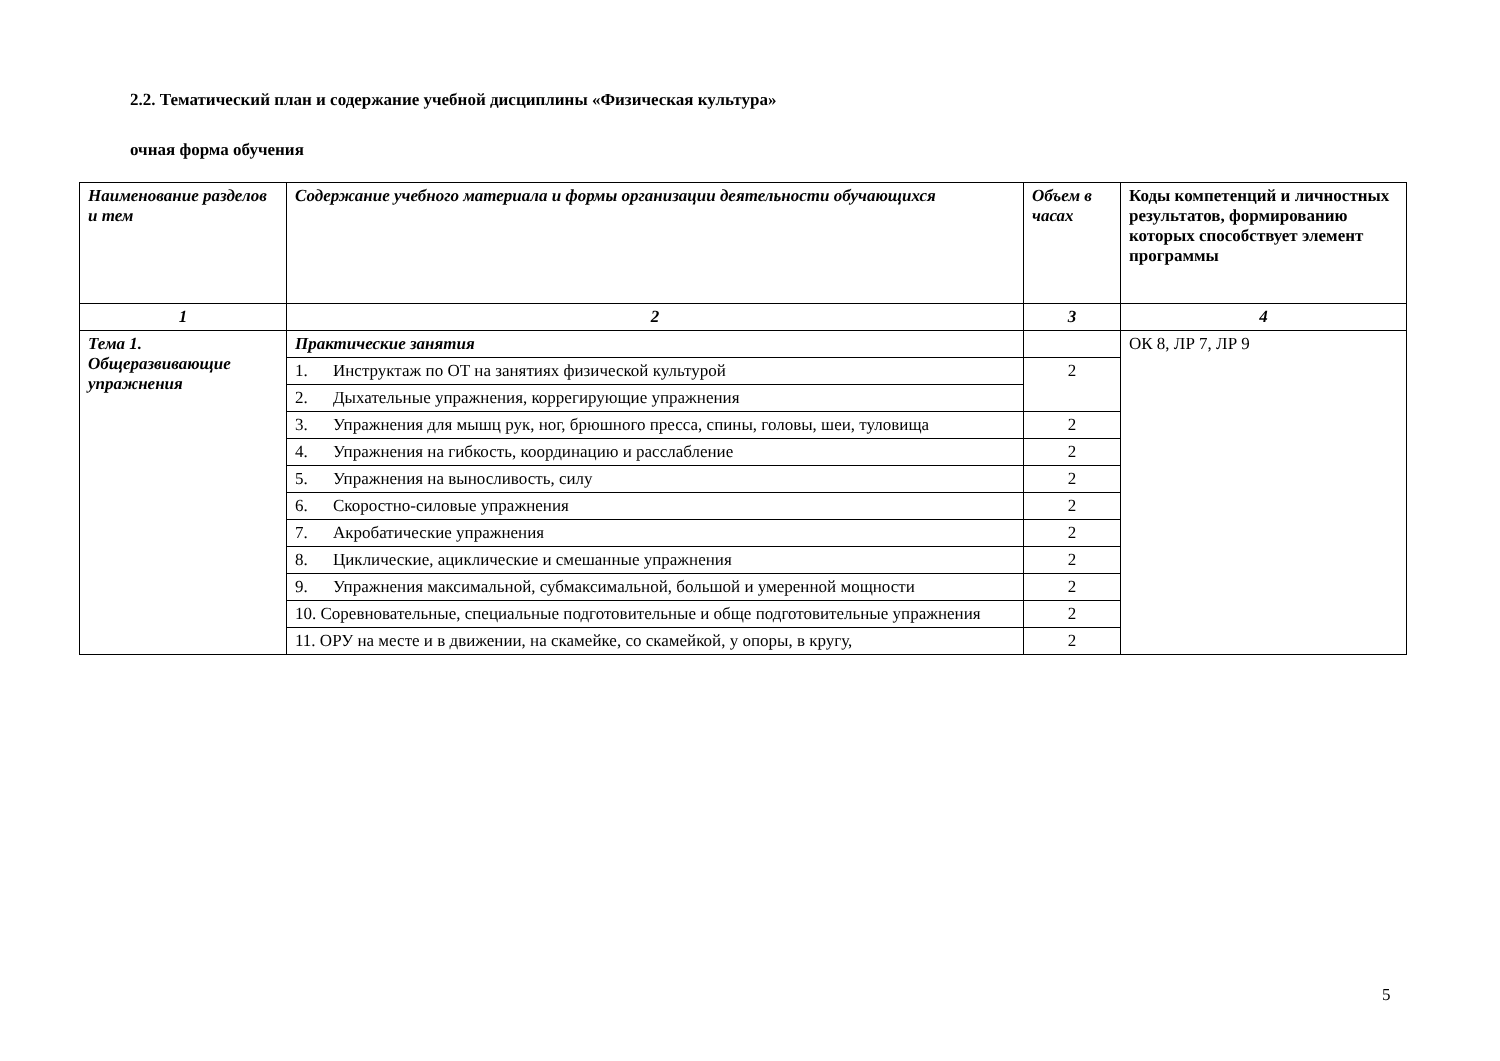2.2. Тематический план и содержание учебной дисциплины «Физическая культура»
очная форма обучения
| Наименование разделов и тем | Содержание учебного материала и формы организации деятельности обучающихся | Объем в часах | Коды компетенций и личностных результатов, формированию которых способствует элемент программы |
| --- | --- | --- | --- |
| 1 | 2 | 3 | 4 |
| Тема 1. Общеразвивающие упражнения | Практические занятия | | ОК 8, ЛР 7, ЛР 9 |
| | 1. Инструктаж по ОТ на занятиях физической культурой | 2 | |
| | 2. Дыхательные упражнения, коррегирующие упражнения | | |
| | 3. Упражнения для мышц рук, ног, брюшного пресса, спины, головы, шеи, туловища | 2 | |
| | 4. Упражнения на гибкость, координацию и расслабление | 2 | |
| | 5. Упражнения на выносливость, силу | 2 | |
| | 6. Скоростно-силовые упражнения | 2 | |
| | 7. Акробатические упражнения | 2 | |
| | 8. Циклические, ациклические и смешанные упражнения | 2 | |
| | 9. Упражнения максимальной, субмаксимальной, большой и умеренной мощности | 2 | |
| | 10. Соревновательные, специальные подготовительные и обще подготовительные упражнения | 2 | |
| | 11. ОРУ на месте и в движении, на скамейке, со скамейкой, у опоры, в кругу, | 2 | |
5